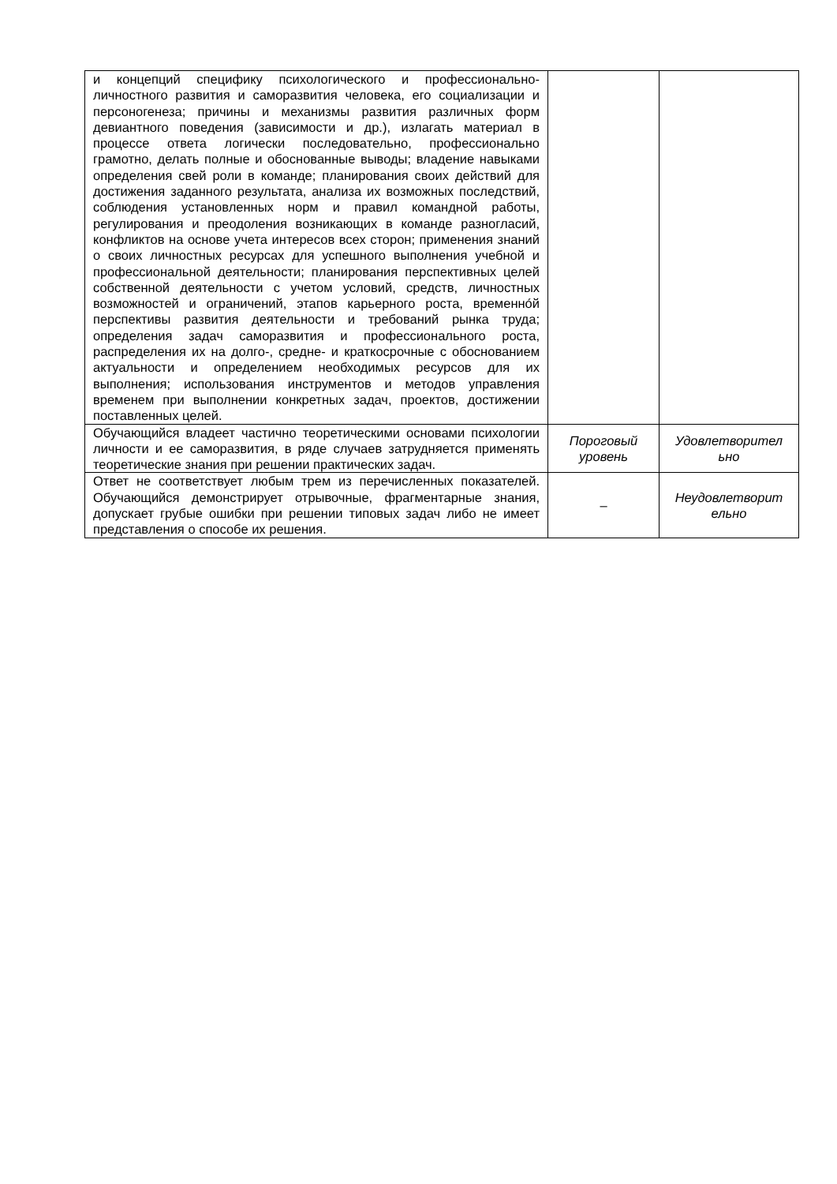| и концепций специфику психологического и профессионально-личностного развития и саморазвития человека, его социализации и персоногенеза; причины и механизмы развития различных форм девиантного поведения (зависимости и др.), излагать материал в процессе ответа логически последовательно, профессионально грамотно, делать полные и обоснованные выводы; владение навыками определения свей роли в команде; планирования своих действий для достижения заданного результата, анализа их возможных последствий, соблюдения установленных норм и правил командной работы, регулирования и преодоления возникающих в команде разногласий, конфликтов на основе учета интересов всех сторон; применения знаний о своих личностных ресурсах для успешного выполнения учебной и профессиональной деятельности; планирования перспективных целей собственной деятельности с учетом условий, средств, личностных возможностей и ограничений, этапов карьерного роста, временно́й перспективы развития деятельности и требований рынка труда; определения задач саморазвития и профессионального роста, распределения их на долго-, средне- и краткосрочные с обоснованием актуальности и определением необходимых ресурсов для их выполнения; использования инструментов и методов управления временем при выполнении конкретных задач, проектов, достижении поставленных целей. | | |
| Обучающийся владеет частично теоретическими основами психологии личности и ее саморазвития, в ряде случаев затрудняется применять теоретические знания при решении практических задач. | Пороговый уровень | Удовлетворител ьно |
| Ответ не соответствует любым трем из перечисленных показателей. Обучающийся демонстрирует отрывочные, фрагментарные знания, допускает грубые ошибки при решении типовых задач либо не имеет представления о способе их решения. | – | Неудовлетворит ельно |